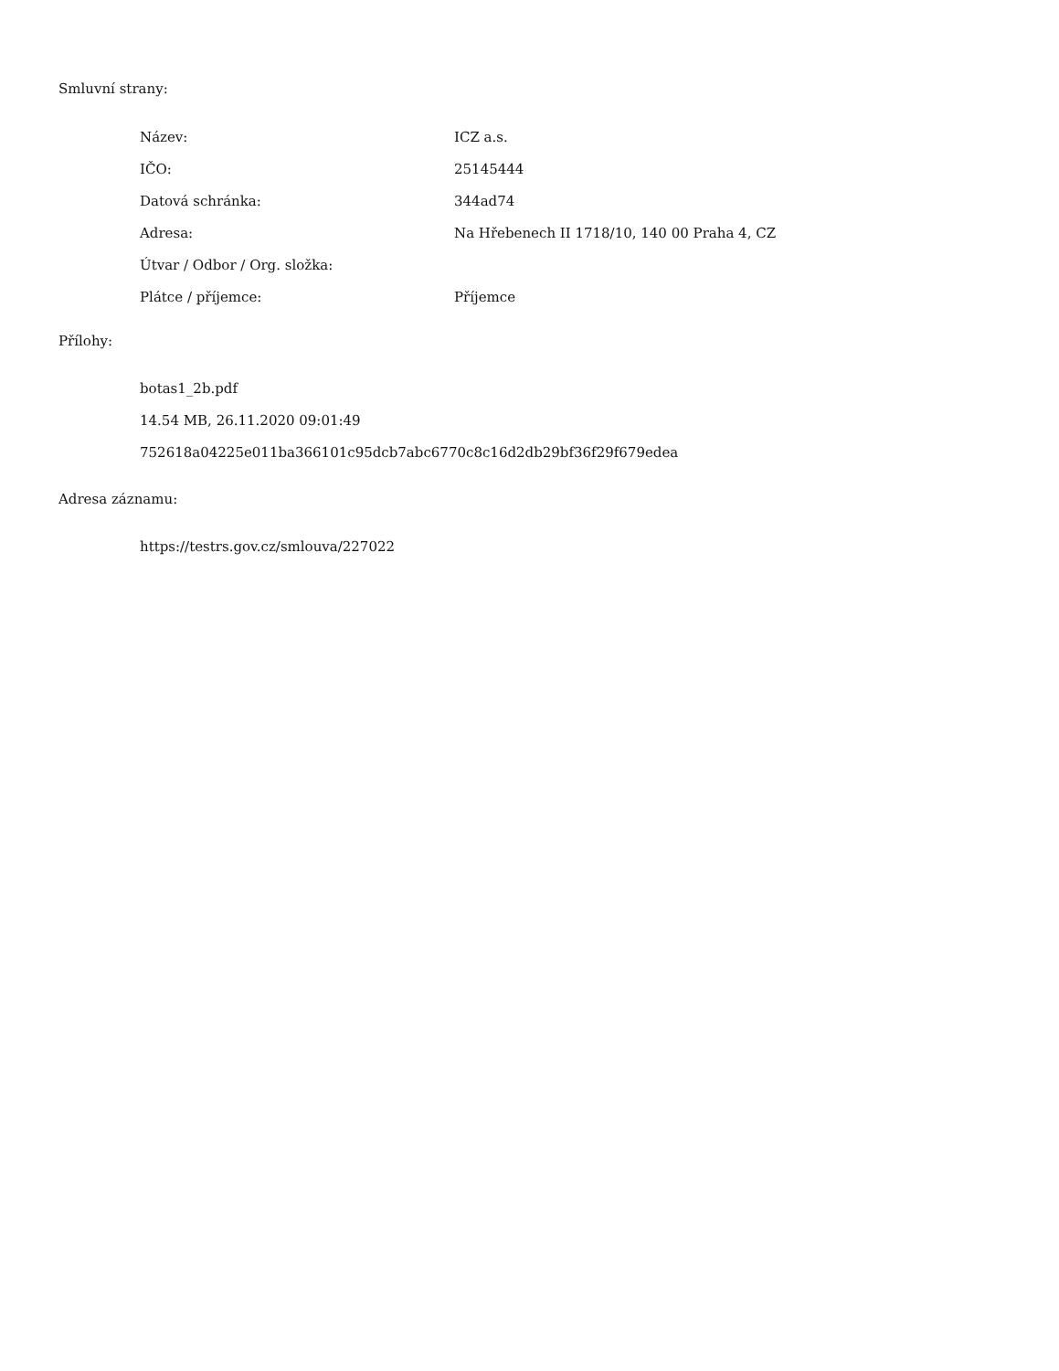Smluvní strany:
| Název: | ICZ a.s. |
| IČO: | 25145444 |
| Datová schránka: | 344ad74 |
| Adresa: | Na Hřebenech II 1718/10, 140 00 Praha 4, CZ |
| Útvar / Odbor / Org. složka: | |
| Plátce / příjemce: | Příjemce |
Přílohy:
botas1_2b.pdf
14.54 MB, 26.11.2020 09:01:49
752618a04225e011ba366101c95dcb7abc6770c8c16d2db29bf36f29f679edea
Adresa záznamu:
https://testrs.gov.cz/smlouva/227022